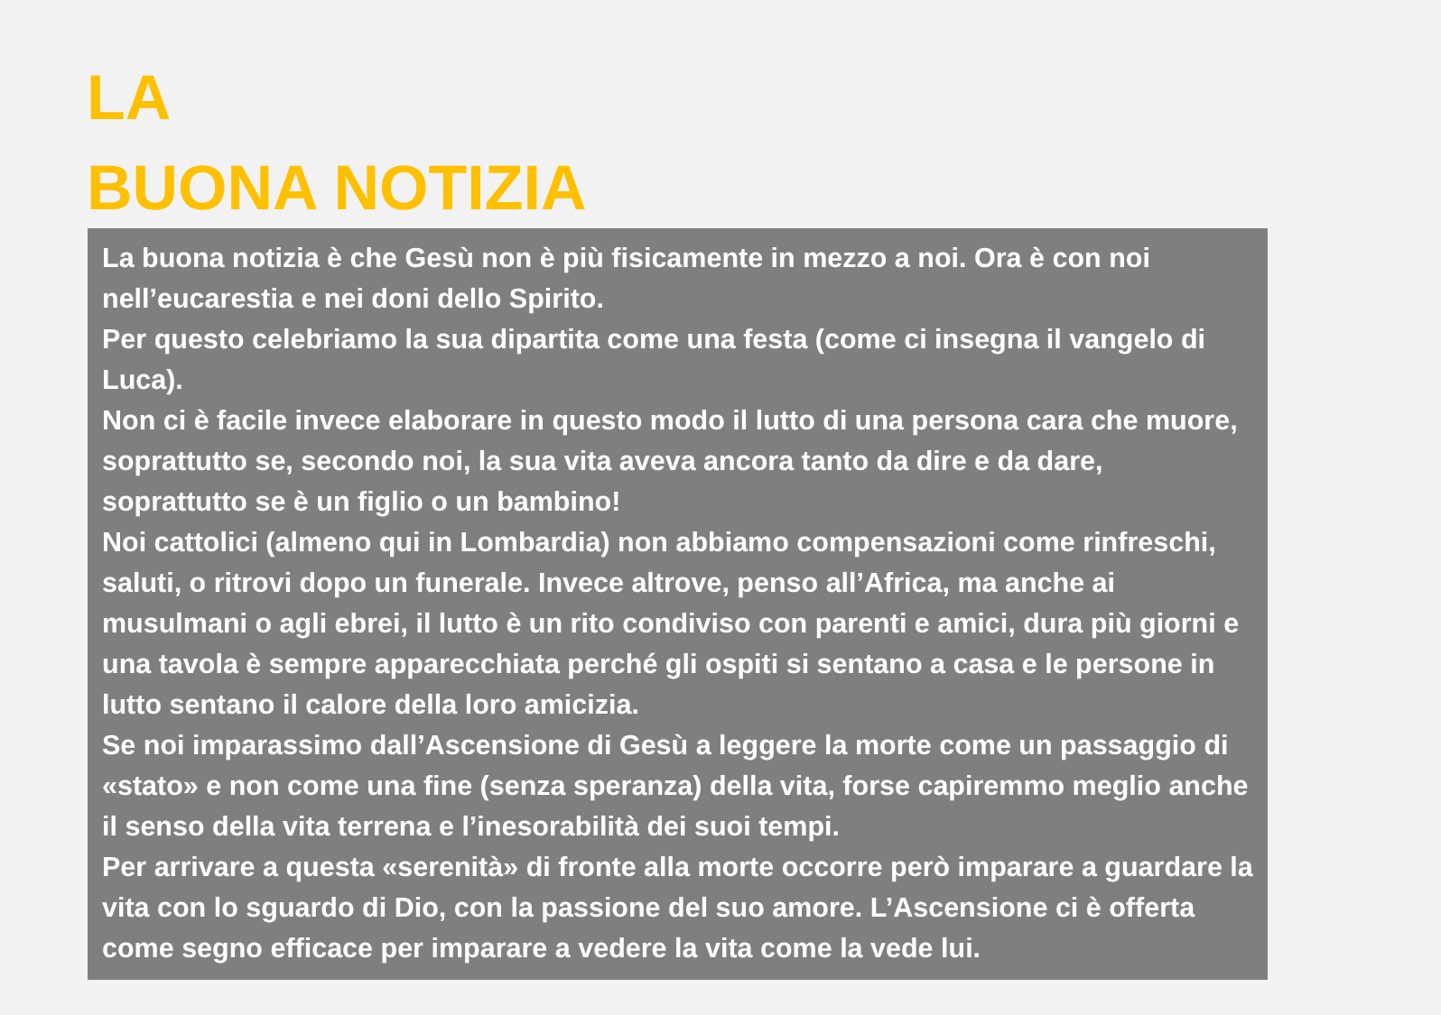LA
BUONA NOTIZIA
La buona notizia è che Gesù non è più fisicamente in mezzo a noi. Ora è con noi nell’eucarestia e nei doni dello Spirito.
Per questo celebriamo la sua dipartita come una festa (come ci insegna il vangelo di Luca).
Non ci è facile invece elaborare in questo modo il lutto di una persona cara che muore, soprattutto se, secondo noi, la sua vita aveva ancora tanto da dire e da dare, soprattutto se è un figlio o un bambino!
Noi cattolici (almeno qui in Lombardia) non abbiamo compensazioni come rinfreschi, saluti, o ritrovi dopo un funerale. Invece altrove, penso all’Africa, ma anche ai musulmani o agli ebrei, il lutto è un rito condiviso con parenti e amici, dura più giorni e una tavola è sempre apparecchiata perché gli ospiti si sentano a casa e le persone in lutto sentano il calore della loro amicizia.
Se noi imparassimo dall’Ascensione di Gesù a leggere la morte come un passaggio di «stato» e non come una fine (senza speranza) della vita, forse capiremmo meglio anche il senso della vita terrena e l’inesorabilità dei suoi tempi.
Per arrivare a questa «serenità» di fronte alla morte occorre però imparare a guardare la vita con lo sguardo di Dio, con la passione del suo amore. L’Ascensione ci è offerta come segno efficace per imparare a vedere la vita come la vede lui.